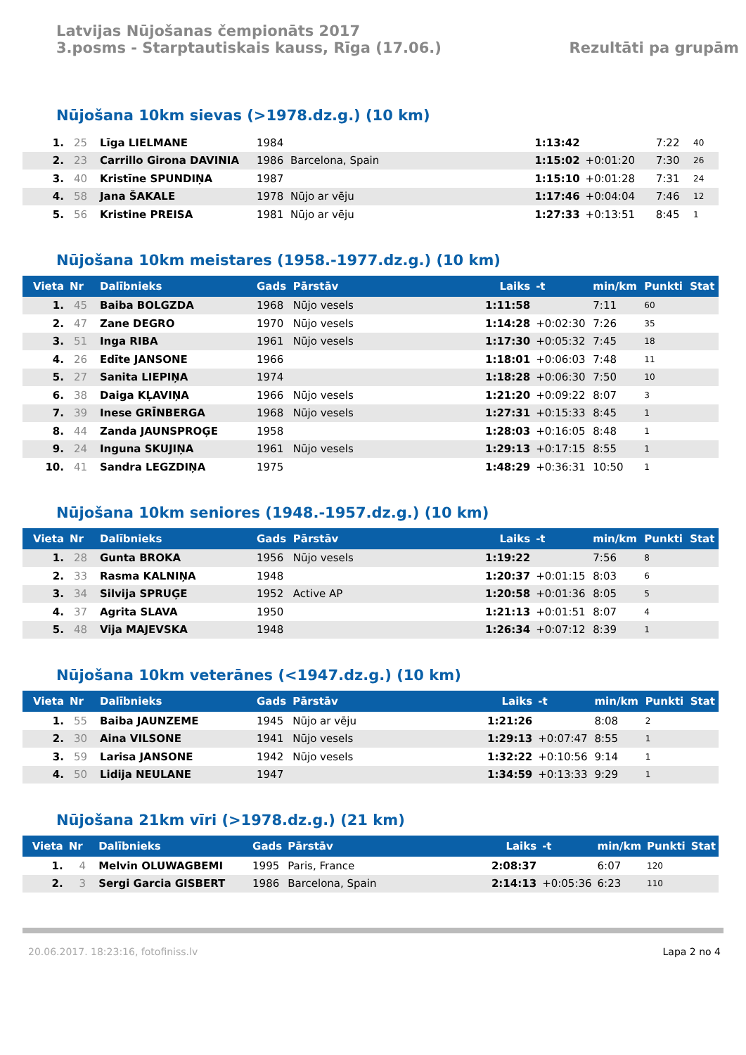Latvijas Nūjošanas čempionāts 2017
3.posms - Starptautiskais kauss, Rīga (17.06.)
Rezultāti pa grupām
Nūjošana 10km sievas (>1978.dz.g.) (10 km)
| 1. | 25 | Līga LIELMANE | 1984 | | 1:13:42 | | 7:22 | 40 | |
| 2. | 23 | Carrillo Girona DAVINIA | 1986 | Barcelona, Spain | 1:15:02 | +0:01:20 | 7:30 | 26 | |
| 3. | 40 | Kristīne SPUNDIŅA | 1987 | | 1:15:10 | +0:01:28 | 7:31 | 24 | |
| 4. | 58 | Jana ŠAKALE | 1978 | Nūjo ar vēju | 1:17:46 | +0:04:04 | 7:46 | 12 | |
| 5. | 56 | Kristine PREISA | 1981 | Nūjo ar vēju | 1:27:33 | +0:13:51 | 8:45 | 1 | |
Nūjošana 10km meistares (1958.-1977.dz.g.) (10 km)
| Vieta | Nr | Dalībnieks | Gads | Pārstāv | Laiks | -t | min/km | Punkti | Stat |
| --- | --- | --- | --- | --- | --- | --- | --- | --- | --- |
| 1. | 45 | Baiba BOLGZDA | 1968 | Nūjo vesels | 1:11:58 | | 7:11 | 60 | |
| 2. | 47 | Zane DEGRO | 1970 | Nūjo vesels | 1:14:28 | +0:02:30 | 7:26 | 35 | |
| 3. | 51 | Inga RIBA | 1961 | Nūjo vesels | 1:17:30 | +0:05:32 | 7:45 | 18 | |
| 4. | 26 | Edīte JANSONE | 1966 | | 1:18:01 | +0:06:03 | 7:48 | 11 | |
| 5. | 27 | Sanita LIEPIŅA | 1974 | | 1:18:28 | +0:06:30 | 7:50 | 10 | |
| 6. | 38 | Daiga KĻAVIŅA | 1966 | Nūjo vesels | 1:21:20 | +0:09:22 | 8:07 | 3 | |
| 7. | 39 | Inese GRĪNBERGA | 1968 | Nūjo vesels | 1:27:31 | +0:15:33 | 8:45 | 1 | |
| 8. | 44 | Zanda JAUNSPROĢE | 1958 | | 1:28:03 | +0:16:05 | 8:48 | 1 | |
| 9. | 24 | Inguna SKUJIŅA | 1961 | Nūjo vesels | 1:29:13 | +0:17:15 | 8:55 | 1 | |
| 10. | 41 | Sandra LEGZDIŅA | 1975 | | 1:48:29 | +0:36:31 | 10:50 | 1 | |
Nūjošana 10km seniores (1948.-1957.dz.g.) (10 km)
| Vieta | Nr | Dalībnieks | Gads | Pārstāv | Laiks | -t | min/km | Punkti | Stat |
| --- | --- | --- | --- | --- | --- | --- | --- | --- | --- |
| 1. | 28 | Gunta BROKA | 1956 | Nūjo vesels | 1:19:22 | | 7:56 | 8 | |
| 2. | 33 | Rasma KALNIŅA | 1948 | | 1:20:37 | +0:01:15 | 8:03 | 6 | |
| 3. | 34 | Silvija SPRUĢE | 1952 | Active AP | 1:20:58 | +0:01:36 | 8:05 | 5 | |
| 4. | 37 | Agrita SLAVA | 1950 | | 1:21:13 | +0:01:51 | 8:07 | 4 | |
| 5. | 48 | Vija MAJEVSKA | 1948 | | 1:26:34 | +0:07:12 | 8:39 | 1 | |
Nūjošana 10km veterānes (<1947.dz.g.) (10 km)
| Vieta | Nr | Dalībnieks | Gads | Pārstāv | Laiks | -t | min/km | Punkti | Stat |
| --- | --- | --- | --- | --- | --- | --- | --- | --- | --- |
| 1. | 55 | Baiba JAUNZEME | 1945 | Nūjo ar vēju | 1:21:26 | | 8:08 | 2 | |
| 2. | 30 | Aina VILSONE | 1941 | Nūjo vesels | 1:29:13 | +0:07:47 | 8:55 | 1 | |
| 3. | 59 | Larisa JANSONE | 1942 | Nūjo vesels | 1:32:22 | +0:10:56 | 9:14 | 1 | |
| 4. | 50 | Lidija NEULANE | 1947 | | 1:34:59 | +0:13:33 | 9:29 | 1 | |
Nūjošana 21km vīri (>1978.dz.g.) (21 km)
| Vieta | Nr | Dalībnieks | Gads | Pārstāv | Laiks | -t | min/km | Punkti | Stat |
| --- | --- | --- | --- | --- | --- | --- | --- | --- | --- |
| 1. | 4 | Melvin OLUWAGBEMI | 1995 | Paris, France | 2:08:37 | | 6:07 | 120 | |
| 2. | 3 | Sergi Garcia GISBERT | 1986 | Barcelona, Spain | 2:14:13 | +0:05:36 | 6:23 | 110 | |
20.06.2017. 18:23:16, fotofiniss.lv Lapa 2 no 4